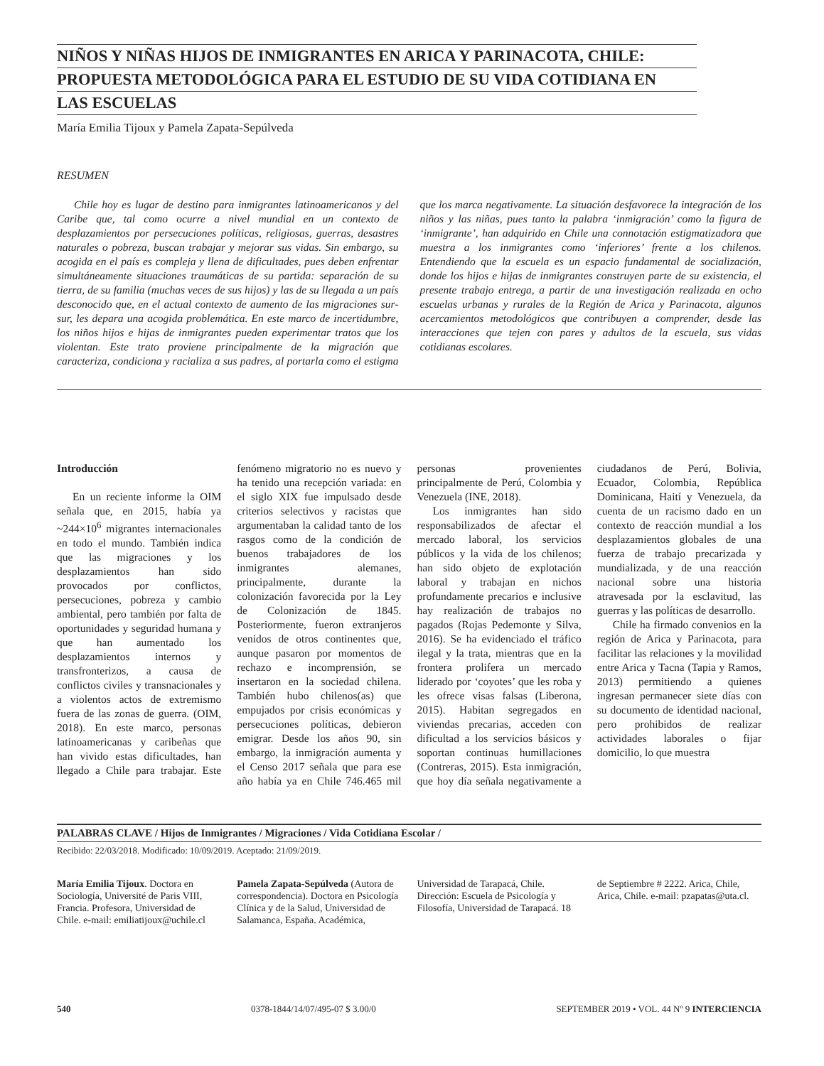NIÑOS Y NIÑAS HIJOS DE INMIGRANTES EN ARICA Y PARINACOTA, CHILE:
PROPUESTA METODOLÓGICA PARA EL ESTUDIO DE SU VIDA COTIDIANA EN
LAS ESCUELAS
María Emilia Tijoux y Pamela Zapata-Sepúlveda
RESUMEN
Chile hoy es lugar de destino para inmigrantes latinoamericanos y del Caribe que, tal como ocurre a nivel mundial en un contexto de desplazamientos por persecuciones políticas, religiosas, guerras, desastres naturales o pobreza, buscan trabajar y mejorar sus vidas. Sin embargo, su acogida en el país es compleja y llena de dificultades, pues deben enfrentar simultáneamente situaciones traumáticas de su partida: separación de su tierra, de su familia (muchas veces de sus hijos) y las de su llegada a un país desconocido que, en el actual contexto de aumento de las migraciones sur-sur, les depara una acogida problemática. En este marco de incertidumbre, los niños hijos e hijas de inmigrantes pueden experimentar tratos que los violentan. Este trato proviene principalmente de la migración que caracteriza, condiciona y racializa a sus padres, al portarla como el estigma que los marca negativamente. La situación desfavorece la integración de los niños y las niñas, pues tanto la palabra ‘inmigración’ como la figura de ‘inmigrante’, han adquirido en Chile una connotación estigmatizadora que muestra a los inmigrantes como ‘inferiores’ frente a los chilenos. Entendiendo que la escuela es un espacio fundamental de socialización, donde los hijos e hijas de inmigrantes construyen parte de su existencia, el presente trabajo entrega, a partir de una investigación realizada en ocho escuelas urbanas y rurales de la Región de Arica y Parinacota, algunos acercamientos metodológicos que contribuyen a comprender, desde las interacciones que tejen con pares y adultos de la escuela, sus vidas cotidianas escolares.
Introducción
En un reciente informe la OIM señala que, en 2015, había ya ~244×10<sup>6</sup> migrantes internacionales en todo el mundo. También indica que las migraciones y los desplazamientos han sido provocados por conflictos, persecuciones, pobreza y cambio ambiental, pero también por falta de oportunidades y seguridad humana y que han aumentado los desplazamientos internos y transfronterizos, a causa de conflictos civiles y transnacionales y a violentos actos de extremismo fuera de las zonas de guerra. (OIM, 2018). En este marco, personas latinoamericanas y caribeñas que han vivido estas dificultades, han llegado a Chile para trabajar. Este fenómeno migratorio no es nuevo y ha tenido una recepción variada: en el siglo XIX fue impulsado desde criterios selectivos y racistas que argumentaban la calidad tanto de los rasgos como de la condición de buenos trabajadores de los inmigrantes alemanes, principalmente, durante la colonización favorecida por la Ley de Colonización de 1845. Posteriormente, fueron extranjeros venidos de otros continentes que, aunque pasaron por momentos de rechazo e incomprensión, se insertaron en la sociedad chilena. También hubo chilenos(as) que empujados por crisis económicas y persecuciones políticas, debieron emigrar. Desde los años 90, sin embargo, la inmigración aumenta y el Censo 2017 señala que para ese año había ya en Chile 746.465 mil personas provenientes principalmente de Perú, Colombia y Venezuela (INE, 2018).
Los inmigrantes han sido responsabilizados de afectar el mercado laboral, los servicios públicos y la vida de los chilenos; han sido objeto de explotación laboral y trabajan en nichos profundamente precarios e inclusive hay realización de trabajos no pagados (Rojas Pedemonte y Silva, 2016). Se ha evidenciado el tráfico ilegal y la trata, mientras que en la frontera prolifera un mercado liderado por ‘coyotes’ que les roba y les ofrece visas falsas (Liberona, 2015). Habitan segregados en viviendas precarias, acceden con dificultad a los servicios básicos y soportan continuas humillaciones (Contreras, 2015). Esta inmigración, que hoy día señala negativamente a ciudadanos de Perú, Bolivia, Ecuador, Colombia, República Dominicana, Haití y Venezuela, da cuenta de un racismo dado en un contexto de reacción mundial a los desplazamientos globales de una fuerza de trabajo precarizada y mundializada, y de una reacción nacional sobre una historia atravesada por la esclavitud, las guerras y las políticas de desarrollo.
Chile ha firmado convenios en la región de Arica y Parinacota, para facilitar las relaciones y la movilidad entre Arica y Tacna (Tapia y Ramos, 2013) permitiendo a quienes ingresan permanecer siete días con su documento de identidad nacional, pero prohibidos de realizar actividades laborales o fijar domicilio, lo que muestra
PALABRAS CLAVE / Hijos de Inmigrantes / Migraciones / Vida Cotidiana Escolar /
Recibido: 22/03/2018. Modificado: 10/09/2019. Aceptado: 21/09/2019.
María Emilia Tijoux. Doctora en Sociología, Université de Paris VIII, Francia. Profesora, Universidad de Chile. e-mail: emiliatijoux@uchile.cl
Pamela Zapata-Sepúlveda (Autora de correspondencia). Doctora en Psicología Clínica y de la Salud, Universidad de Salamanca, España. Académica, Universidad de Tarapacá, Chile. Dirección: Escuela de Psicología y Filosofía, Universidad de Tarapacá. 18 de Septiembre # 2222. Arica, Chile, Arica, Chile. e-mail: pzapatas@uta.cl.
540 0378-1844/14/07/495-07 $ 3.00/0 SEPTEMBER 2019 • VOL. 44 Nº 9 INTERCIENCIA